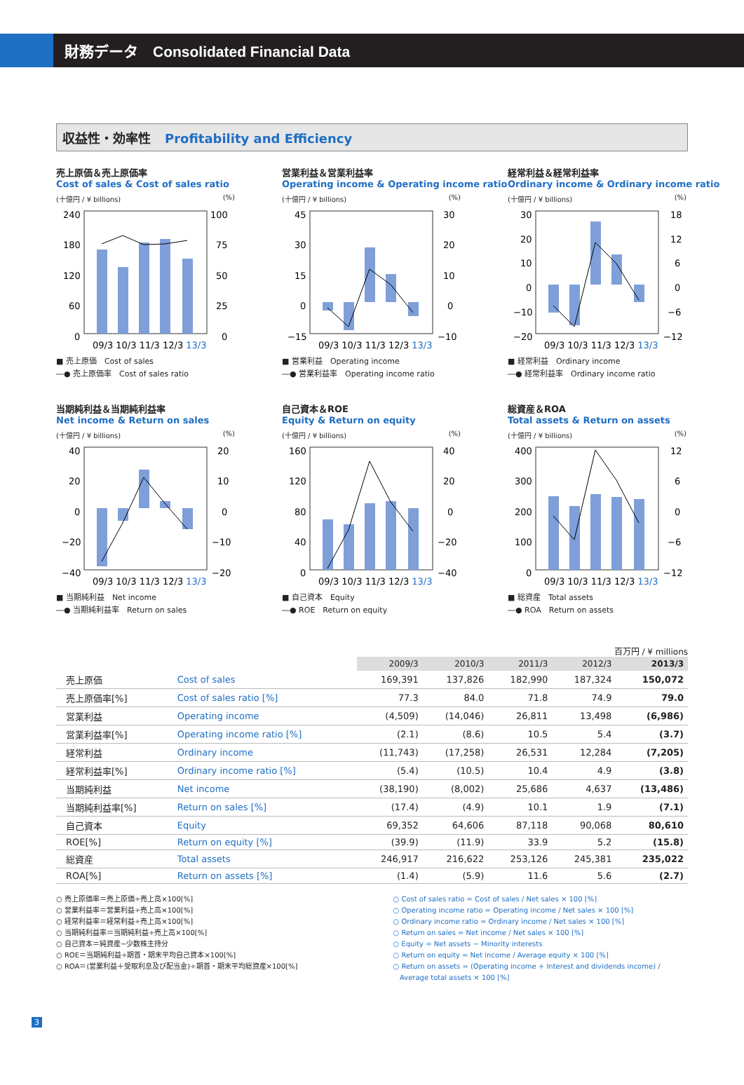財務データ　Consolidated Financial Data
収益性・効率性 Profitability and Efficiency
売上原価＆売上原価率
Cost of sales & Cost of sales ratio
(十億円 / ¥ billions) (%)
240
180
120
60
0
100
75
50
25
0
09/3 10/3 11/3 12/3 13/3
■ 売上原価　Cost of sales
―● 売上原価率　Cost of sales ratio
営業利益＆営業利益率
Operating income & Operating income ratio
(十億円 / ¥ billions) (%)
45
30
15
0
−15
30
20
10
0
−10
09/3 10/3 11/3 12/3 13/3
■ 営業利益　Operating income
―● 営業利益率　Operating income ratio
経常利益＆経常利益率
Ordinary income & Ordinary income ratio
(十億円 / ¥ billions) (%)
30
20
10
0
−10
−20
18
12
6
0
−6
−12
09/3 10/3 11/3 12/3 13/3
■ 経常利益　Ordinary income
―● 経常利益率　Ordinary income ratio
当期純利益＆当期純利益率
Net income & Return on sales
(十億円 / ¥ billions) (%)
40
20
0
−20
−40
20
10
0
−10
−20
09/3 10/3 11/3 12/3 13/3
■ 当期純利益　Net income
―● 当期純利益率　Return on sales
自己資本＆ROE
Equity & Return on equity
(十億円 / ¥ billions) (%)
160
120
80
40
0
40
20
0
−20
−40
09/3 10/3 11/3 12/3 13/3
■ 自己資本　Equity
―● ROE　Return on equity
総資産＆ROA
Total assets & Return on assets
(十億円 / ¥ billions) (%)
400
300
200
100
0
12
6
0
−6
−12
09/3 10/3 11/3 12/3 13/3
■ 総資産　Total assets
―● ROA　Return on assets
百万円 / ¥ millions
| | | 2009/3 | 2010/3 | 2011/3 | 2012/3 | 2013/3 |
| 売上原価 | Cost of sales | 169,391 | 137,826 | 182,990 | 187,324 | 150,072 |
| 売上原価率[%] | Cost of sales ratio [%] | 77.3 | 84.0 | 71.8 | 74.9 | 79.0 |
| 営業利益 | Operating income | (4,509) | (14,046) | 26,811 | 13,498 | (6,986) |
| 営業利益率[%] | Operating income ratio [%] | (2.1) | (8.6) | 10.5 | 5.4 | (3.7) |
| 経常利益 | Ordinary income | (11,743) | (17,258) | 26,531 | 12,284 | (7,205) |
| 経常利益率[%] | Ordinary income ratio [%] | (5.4) | (10.5) | 10.4 | 4.9 | (3.8) |
| 当期純利益 | Net income | (38,190) | (8,002) | 25,686 | 4,637 | (13,486) |
| 当期純利益率[%] | Return on sales [%] | (17.4) | (4.9) | 10.1 | 1.9 | (7.1) |
| 自己資本 | Equity | 69,352 | 64,606 | 87,118 | 90,068 | 80,610 |
| ROE[%] | Return on equity [%] | (39.9) | (11.9) | 33.9 | 5.2 | (15.8) |
| 総資産 | Total assets | 246,917 | 216,622 | 253,126 | 245,381 | 235,022 |
| ROA[%] | Return on assets [%] | (1.4) | (5.9) | 11.6 | 5.6 | (2.7) |
○ 売上原価率＝売上原価÷売上高×100[%]
○ 営業利益率＝営業利益÷売上高×100[%]
○ 経常利益率＝経常利益÷売上高×100[%]
○ 当期純利益率＝当期純利益÷売上高×100[%]
○ 自己資本＝純資産−少数株主持分
○ ROE＝当期純利益÷期首・期末平均自己資本×100[%]
○ ROA＝(営業利益＋受取利息及び配当金)÷期首・期末平均総資産×100[%]
○ Cost of sales ratio = Cost of sales / Net sales × 100 [%]
○ Operating income ratio = Operating income / Net sales × 100 [%]
○ Ordinary income ratio = Ordinary income / Net sales × 100 [%]
○ Return on sales = Net income / Net sales × 100 [%]
○ Equity = Net assets − Minority interests
○ Return on equity = Net income / Average equity × 100 [%]
○ Return on assets = (Operating income + Interest and dividends income) /
Average total assets × 100 [%]
3